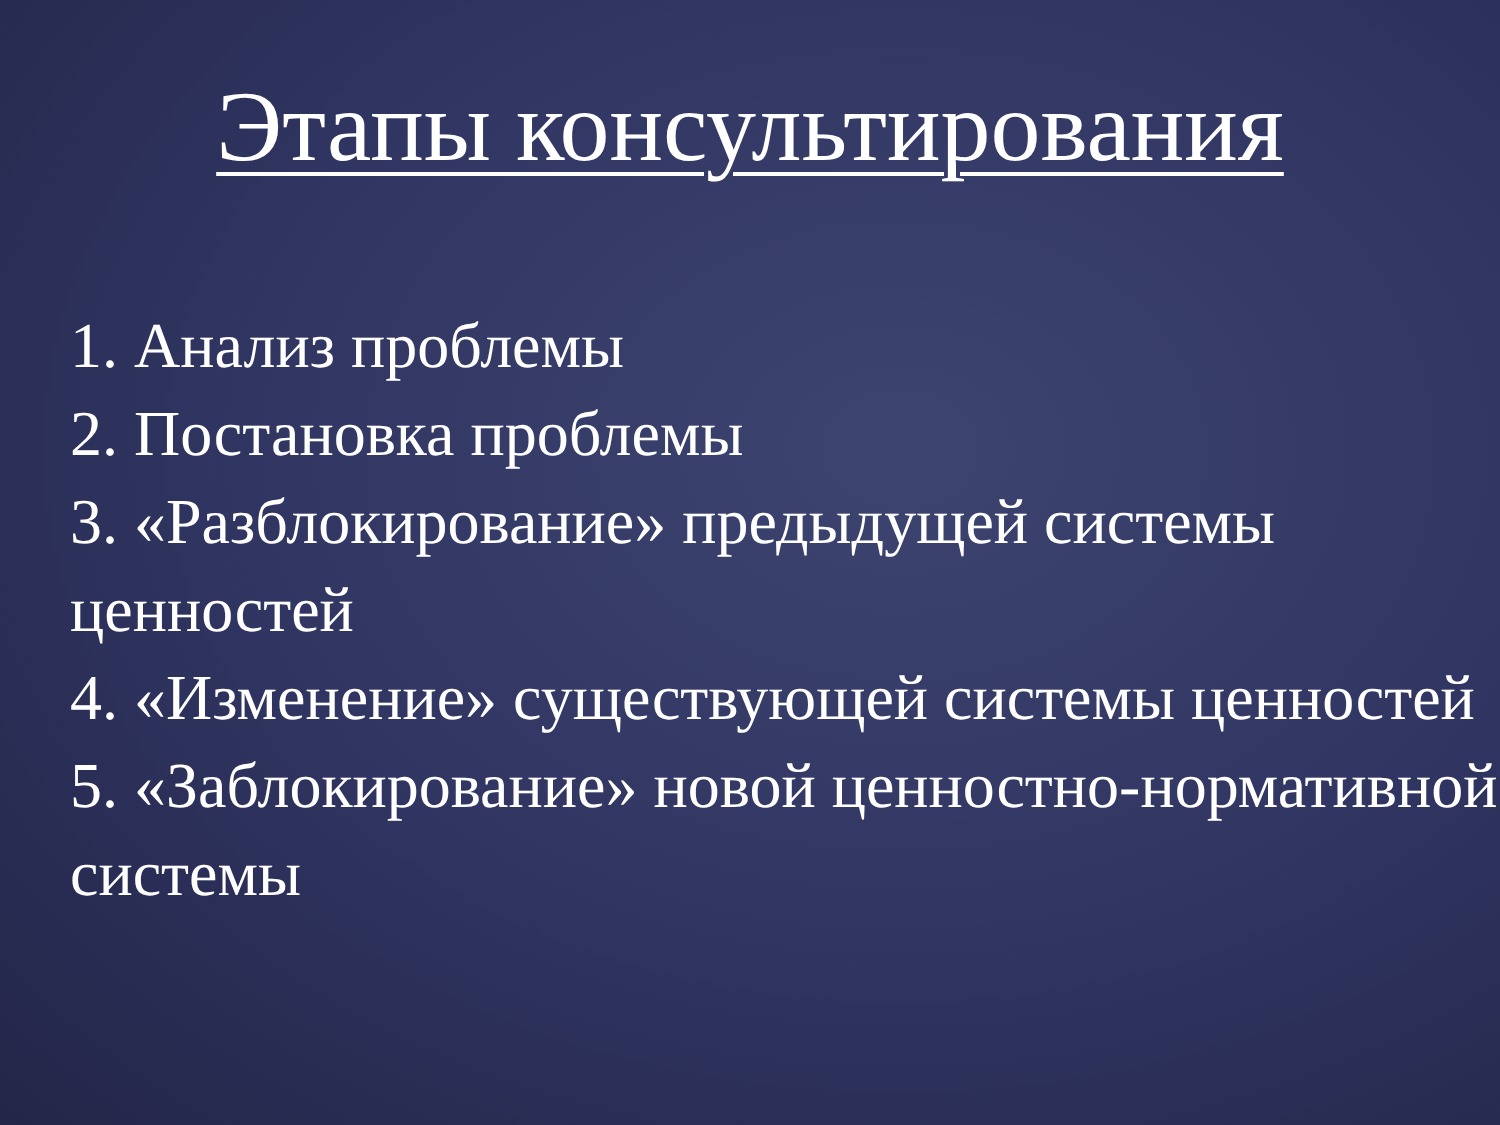Этапы консультирования
1. Анализ проблемы
2. Постановка проблемы
3. «Разблокирование» предыдущей системы ценностей
4. «Изменение» существующей системы ценностей
5. «Заблокирование» новой ценностно-нормативной системы